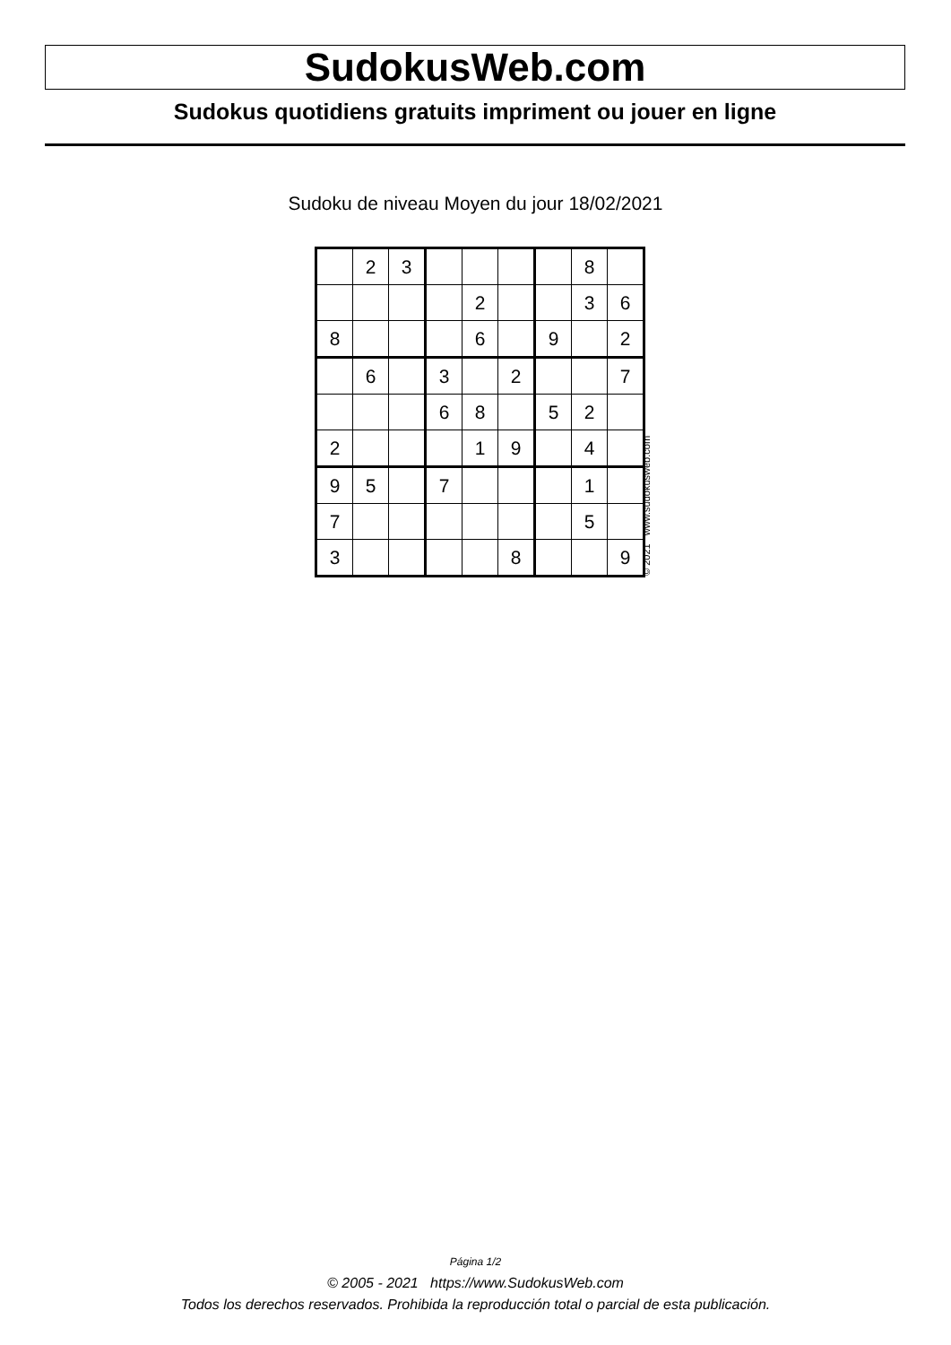SudokusWeb.com
Sudokus quotidiens gratuits impriment ou jouer en ligne
Sudoku de niveau Moyen du jour 18/02/2021
| | 2 | 3 | | | | | 8 | |
| | | | | 2 | | | 3 | 6 |
| 8 | | | | 6 | | 9 | | 2 |
| | 6 | | 3 | | 2 | | | 7 |
| | | | 6 | 8 | | 5 | 2 | |
| 2 | | | | 1 | 9 | | 4 | |
| 9 | 5 | | 7 | | | | 1 | |
| 7 | | | | | | | 5 | |
| 3 | | | | | 8 | | | 9 |
© 2021 www.sudokusweb.com
Página 1/2
© 2005 - 2021 https://www.SudokusWeb.com
Todos los derechos reservados. Prohibida la reproducción total o parcial de esta publicación.